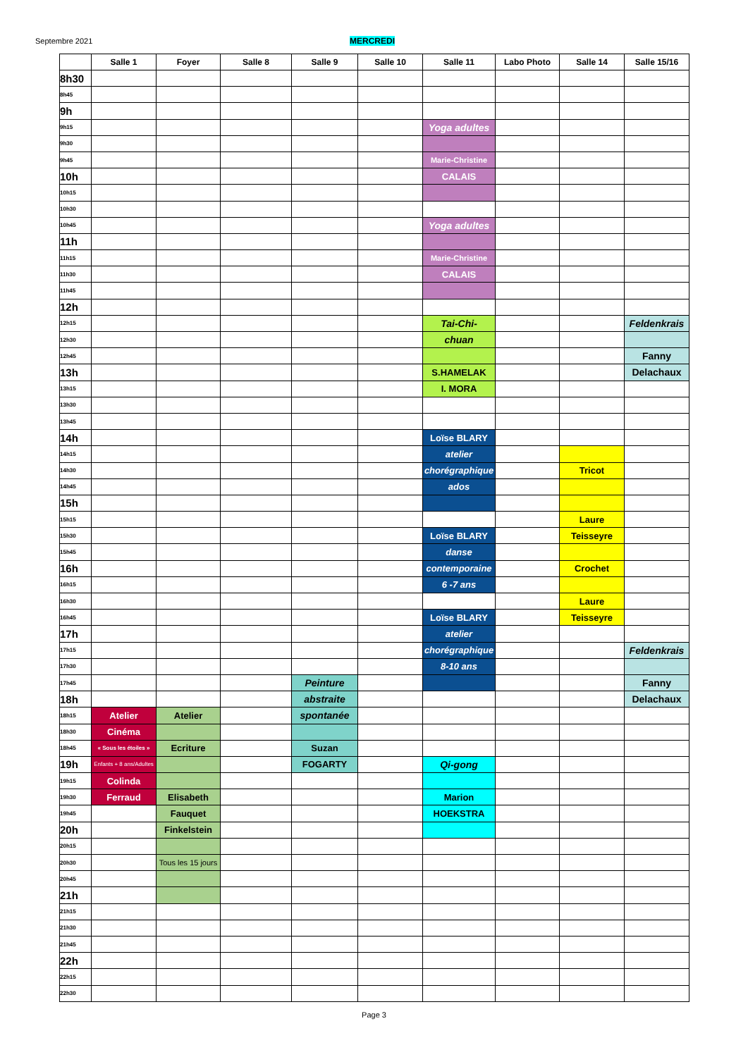Septembre 2021 MERCREDI
| | Salle 1 | Foyer | Salle 8 | Salle 9 | Salle 10 | Salle 11 | Labo Photo | Salle 14 | Salle 15/16 |
| --- | --- | --- | --- | --- | --- | --- | --- | --- | --- |
| 8h30 | | | | | | | | | |
| 8h45 | | | | | | | | | |
| 9h | | | | | | | | | |
| 9h15 | | | | | | Yoga adultes | | | |
| 9h30 | | | | | | | | | |
| 9h45 | | | | | | Marie-Christine | | | |
| 10h | | | | | | CALAIS | | | |
| 10h15 | | | | | | | | | |
| 10h30 | | | | | | | | | |
| 10h45 | | | | | | Yoga adultes | | | |
| 11h | | | | | | | | | |
| 11h15 | | | | | | Marie-Christine | | | |
| 11h30 | | | | | | CALAIS | | | |
| 11h45 | | | | | | | | | |
| 12h | | | | | | | | | |
| 12h15 | | | | | | Tai-Chi- | | | Feldenkrais |
| 12h30 | | | | | | chuan | | | |
| 12h45 | | | | | | | | | Fanny |
| 13h | | | | | | S.HAMELAK | | | Delachaux |
| 13h15 | | | | | | I. MORA | | | |
| 13h30 | | | | | | | | | |
| 13h45 | | | | | | | | | |
| 14h | | | | | | Loïse BLARY | | | |
| 14h15 | | | | | | atelier | | | |
| 14h30 | | | | | | chorégraphique | | Tricot | |
| 14h45 | | | | | | ados | | | |
| 15h | | | | | | | | | |
| 15h15 | | | | | | | | Laure | |
| 15h30 | | | | | | Loïse BLARY | | Teisseyre | |
| 15h45 | | | | | | danse | | | |
| 16h | | | | | | contemporaine | | Crochet | |
| 16h15 | | | | | | 6 -7 ans | | | |
| 16h30 | | | | | | | | Laure | |
| 16h45 | | | | | | Loïse BLARY | | Teisseyre | |
| 17h | | | | | | atelier | | | |
| 17h15 | | | | | | chorégraphique | | | Feldenkrais |
| 17h30 | | | | | | 8-10 ans | | | |
| 17h45 | | | | Peinture | | | | | Fanny |
| 18h | | | | abstraite | | | | | Delachaux |
| 18h15 | Atelier | Atelier | | spontanée | | | | | |
| 18h30 | Cinéma | | | | | | | | |
| 18h45 | « Sous les étoiles » | Ecriture | | Suzan | | | | | |
| 19h | Enfants + 8 ans/Adultes | | | FOGARTY | | Qi-gong | | | |
| 19h15 | Colinda | | | | | | | | |
| 19h30 | Ferraud | Elisabeth | | | | Marion | | | |
| 19h45 | | Fauquet | | | | HOEKSTRA | | | |
| 20h | | Finkelstein | | | | | | | |
| 20h15 | | | | | | | | | |
| 20h30 | | Tous les 15 jours | | | | | | | |
| 20h45 | | | | | | | | | |
| 21h | | | | | | | | | |
| 21h15 | | | | | | | | | |
| 21h30 | | | | | | | | | |
| 21h45 | | | | | | | | | |
| 22h | | | | | | | | | |
| 22h15 | | | | | | | | | |
| 22h30 | | | | | | | | | |
Page 3